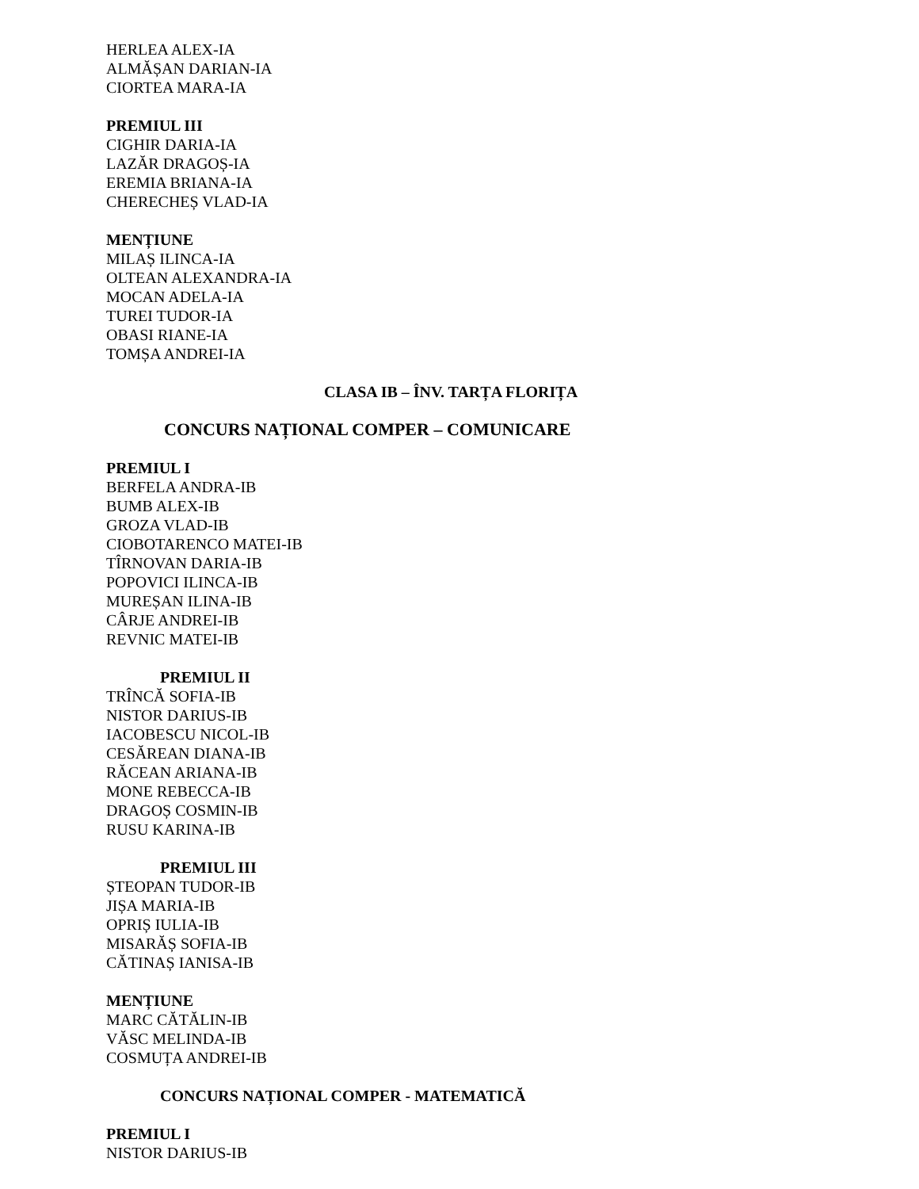HERLEA ALEX-IA
ALMĂȘAN DARIAN-IA
CIORTEA MARA-IA
PREMIUL III
CIGHIR DARIA-IA
LAZĂR DRAGOȘ-IA
EREMIA BRIANA-IA
CHERECHEȘ VLAD-IA
MENȚIUNE
MILAȘ ILINCA-IA
OLTEAN ALEXANDRA-IA
MOCAN ADELA-IA
TUREI TUDOR-IA
OBASI RIANE-IA
TOMȘA ANDREI-IA
CLASA IB – ÎNV. TARȚA FLORIȚA
CONCURS NAȚIONAL COMPER – COMUNICARE
PREMIUL I
BERFELA ANDRA-IB
BUMB ALEX-IB
GROZA VLAD-IB
CIOBOTARENCO MATEI-IB
TÎRNOVAN DARIA-IB
POPOVICI ILINCA-IB
MUREȘAN ILINA-IB
CÂRJE ANDREI-IB
REVNIC MATEI-IB
PREMIUL II
TRÎNCĂ SOFIA-IB
NISTOR DARIUS-IB
IACOBESCU NICOL-IB
CESĂREAN DIANA-IB
RĂCEAN ARIANA-IB
MONE REBECCA-IB
DRAGOȘ COSMIN-IB
RUSU KARINA-IB
PREMIUL III
ȘTEOPAN TUDOR-IB
JIȘA MARIA-IB
OPRIȘ IULIA-IB
MISARĂȘ SOFIA-IB
CĂTINAȘ IANISA-IB
MENȚIUNE
MARC CĂTĂLIN-IB
VĂSC MELINDA-IB
COSMUȚA ANDREI-IB
CONCURS NAȚIONAL COMPER - MATEMATICĂ
PREMIUL I
NISTOR DARIUS-IB